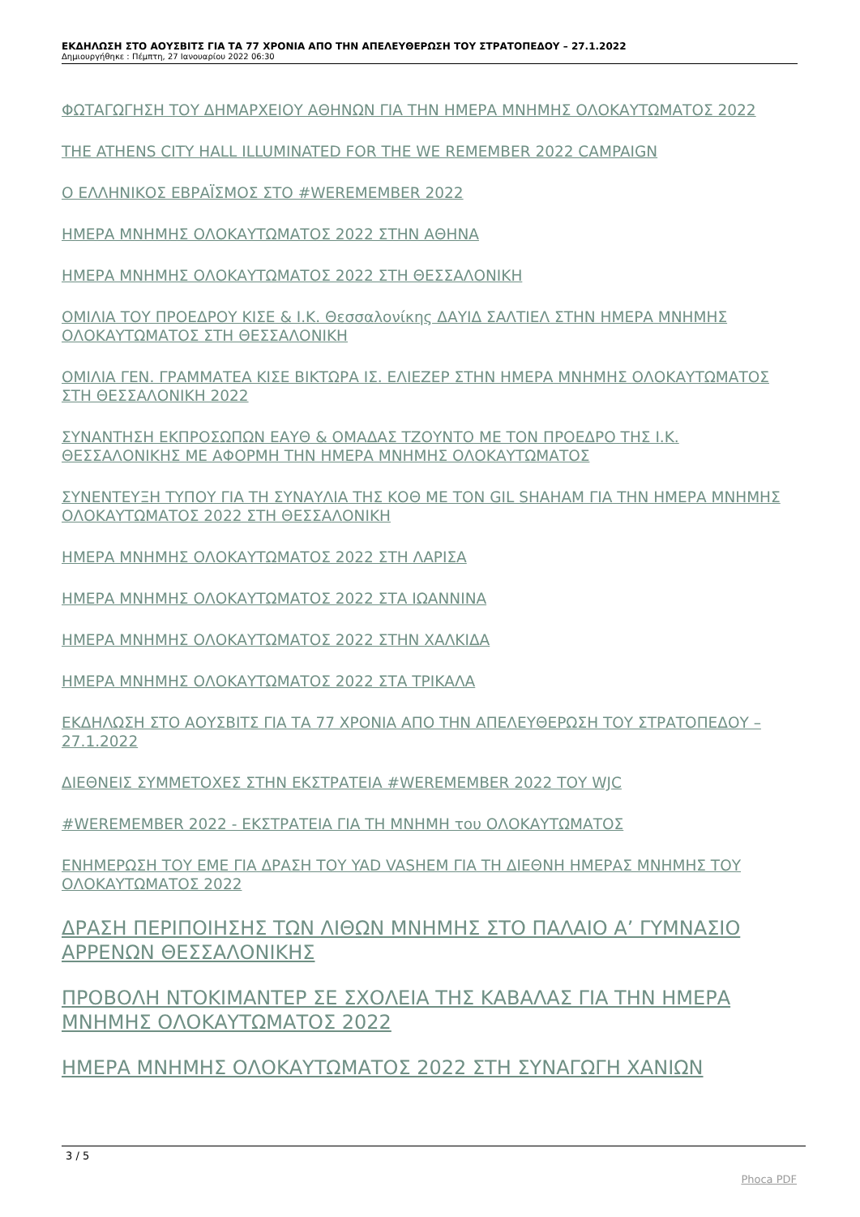ΕΚΔΗΛΩΣΗ ΣΤΟ ΑΟΥΣΒΙΤΣ ΓΙΑ ΤΑ 77 ΧΡΟΝΙΑ ΑΠΟ ΤΗΝ ΑΠΕΛΕΥΘΕΡΩΣΗ ΤΟΥ ΣΤΡΑΤΟΠΕΔΟΥ – 27.1.2022
Δημιουργήθηκε : Πέμπτη, 27 Ιανουαρίου 2022 06:30
ΦΩΤΑΓΩΓΗΣΗ ΤΟΥ ΔΗΜΑΡΧΕΙΟΥ ΑΘΗΝΩΝ ΓΙΑ ΤΗΝ ΗΜΕΡΑ ΜΝΗΜΗΣ ΟΛΟΚΑΥΤΩΜΑΤΟΣ 2022
THE ATHENS CITY HALL ILLUMINATED FOR THE WE REMEMBER 2022 CAMPAIGN
Ο ΕΛΛΗΝΙΚΟΣ ΕΒΡΑΪΣΜΟΣ ΣΤΟ #WEREMEMBER 2022
ΗΜΕΡΑ ΜΝΗΜΗΣ ΟΛΟΚΑΥΤΩΜΑΤΟΣ 2022 ΣΤΗΝ ΑΘΗΝΑ
ΗΜΕΡΑ ΜΝΗΜΗΣ ΟΛΟΚΑΥΤΩΜΑΤΟΣ 2022 ΣΤΗ ΘΕΣΣΑΛΟΝΙΚΗ
ΟΜΙΛΙΑ ΤΟΥ ΠΡΟΕΔΡΟΥ ΚΙΣΕ & Ι.Κ. Θεσσαλονίκης ΔΑΥΙΔ ΣΑΛΤΙΕΛ ΣΤΗΝ ΗΜΕΡΑ ΜΝΗΜΗΣ ΟΛΟΚΑΥΤΩΜΑΤΟΣ ΣΤΗ ΘΕΣΣΑΛΟΝΙΚΗ
ΟΜΙΛΙΑ ΓΕΝ. ΓΡΑΜΜΑΤΕΑ ΚΙΣΕ ΒΙΚΤΩΡΑ ΙΣ. ΕΛΙΕΖΕΡ ΣΤΗΝ ΗΜΕΡΑ ΜΝΗΜΗΣ ΟΛΟΚΑΥΤΩΜΑΤΟΣ ΣΤΗ ΘΕΣΣΑΛΟΝΙΚΗ 2022
ΣΥΝΑΝΤΗΣΗ ΕΚΠΡΟΣΩΠΩΝ ΕΑΥΘ & ΟΜΑΔΑΣ ΤΖΟΥΝΤΟ ΜΕ ΤΟΝ ΠΡΟΕΔΡΟ ΤΗΣ Ι.Κ. ΘΕΣΣΑΛΟΝΙΚΗΣ ΜΕ ΑΦΟΡΜΗ ΤΗΝ ΗΜΕΡΑ ΜΝΗΜΗΣ ΟΛΟΚΑΥΤΩΜΑΤΟΣ
ΣΥΝΕΝΤΕΥΞΗ ΤΥΠΟΥ ΓΙΑ ΤΗ ΣΥΝΑΥΛΙΑ ΤΗΣ ΚΟΘ ΜΕ ΤΟΝ GIL SHAHAM ΓΙΑ ΤΗΝ ΗΜΕΡΑ ΜΝΗΜΗΣ ΟΛΟΚΑΥΤΩΜΑΤΟΣ 2022 ΣΤΗ ΘΕΣΣΑΛΟΝΙΚΗ
ΗΜΕΡΑ ΜΝΗΜΗΣ ΟΛΟΚΑΥΤΩΜΑΤΟΣ 2022 ΣΤΗ ΛΑΡΙΣΑ
ΗΜΕΡΑ ΜΝΗΜΗΣ ΟΛΟΚΑΥΤΩΜΑΤΟΣ 2022 ΣΤΑ ΙΩΑΝΝΙΝΑ
ΗΜΕΡΑ ΜΝΗΜΗΣ ΟΛΟΚΑΥΤΩΜΑΤΟΣ 2022 ΣΤΗΝ ΧΑΛΚΙΔΑ
ΗΜΕΡΑ ΜΝΗΜΗΣ ΟΛΟΚΑΥΤΩΜΑΤΟΣ 2022 ΣΤΑ ΤΡΙΚΑΛΑ
ΕΚΔΗΛΩΣΗ ΣΤΟ ΑΟΥΣΒΙΤΣ ΓΙΑ ΤΑ 77 ΧΡΟΝΙΑ ΑΠΟ ΤΗΝ ΑΠΕΛΕΥΘΕΡΩΣΗ ΤΟΥ ΣΤΡΑΤΟΠΕΔΟΥ – 27.1.2022
ΔΙΕΘΝΕΙΣ ΣΥΜΜΕΤΟΧΕΣ ΣΤΗΝ ΕΚΣΤΡΑΤΕΙΑ #WEREMEMBER 2022 ΤΟΥ WJC
#WEREMEMBER 2022 - ΕΚΣΤΡΑΤΕΙΑ ΓΙΑ ΤΗ ΜΝΗΜΗ του ΟΛΟΚΑΥΤΩΜΑΤΟΣ
ΕΝΗΜΕΡΩΣΗ ΤΟΥ ΕΜΕ ΓΙΑ ΔΡΑΣΗ ΤΟΥ YAD VASHEM ΓΙΑ ΤΗ ΔΙΕΘΝΗ ΗΜΕΡΑΣ ΜΝΗΜΗΣ ΤΟΥ ΟΛΟΚΑΥΤΩΜΑΤΟΣ 2022
ΔΡΑΣΗ ΠΕΡΙΠΟΙΗΣΗΣ ΤΩΝ ΛΙΘΩΝ ΜΝΗΜΗΣ ΣΤΟ ΠΑΛΑΙΟ Α’ ΓΥΜΝΑΣΙΟ ΑΡΡΕΝΩΝ ΘΕΣΣΑΛΟΝΙΚΗΣ
ΠΡΟΒΟΛΗ ΝΤΟΚΙΜΑΝΤΕΡ ΣΕ ΣΧΟΛΕΙΑ ΤΗΣ ΚΑΒΑΛΑΣ ΓΙΑ ΤΗΝ ΗΜΕΡΑ ΜΝΗΜΗΣ ΟΛΟΚΑΥΤΩΜΑΤΟΣ 2022
ΗΜΕΡΑ ΜΝΗΜΗΣ ΟΛΟΚΑΥΤΩΜΑΤΟΣ 2022 ΣΤΗ ΣΥΝΑΓΩΓΗ ΧΑΝΙΩΝ
3 / 5
Phoca PDF